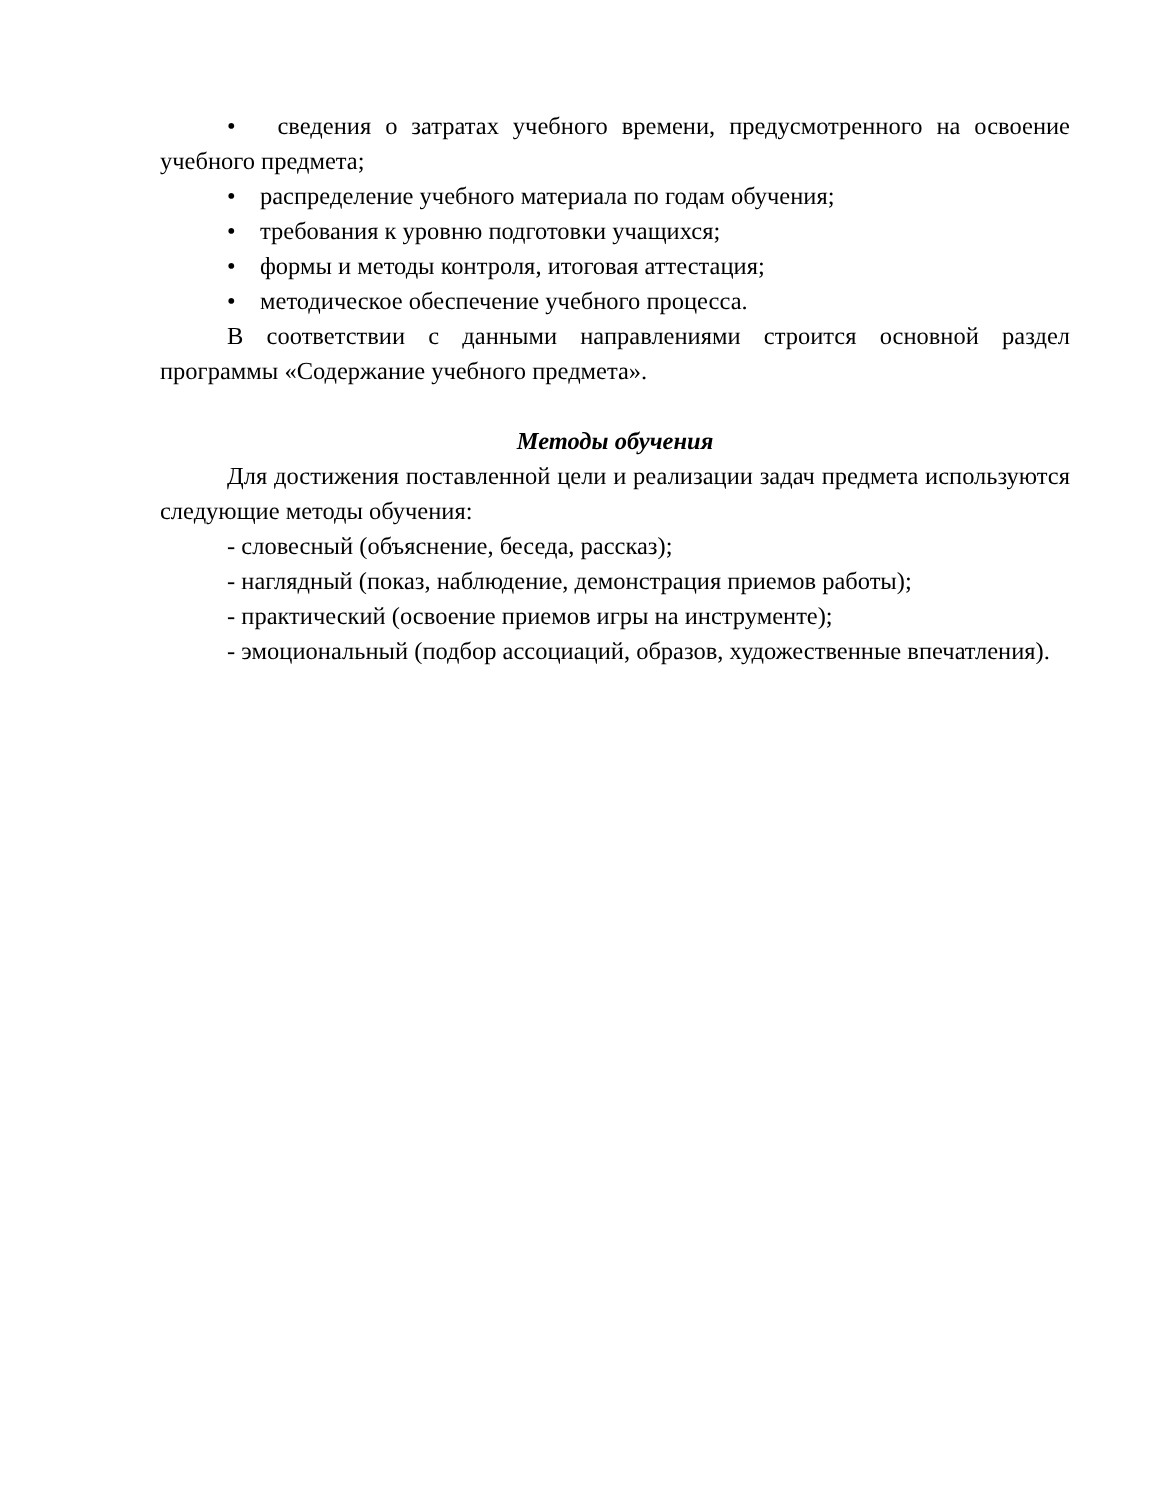• сведения о затратах учебного времени, предусмотренного на освоение учебного предмета;
• распределение учебного материала по годам обучения;
• требования к уровню подготовки учащихся;
• формы и методы контроля, итоговая аттестация;
• методическое обеспечение учебного процесса.
В соответствии с данными направлениями строится основной раздел программы «Содержание учебного предмета».
Методы обучения
Для достижения поставленной цели и реализации задач предмета используются следующие методы обучения:
- словесный (объяснение, беседа, рассказ);
- наглядный (показ, наблюдение, демонстрация приемов работы);
- практический (освоение приемов игры на инструменте);
- эмоциональный (подбор ассоциаций, образов, художественные впечатления).